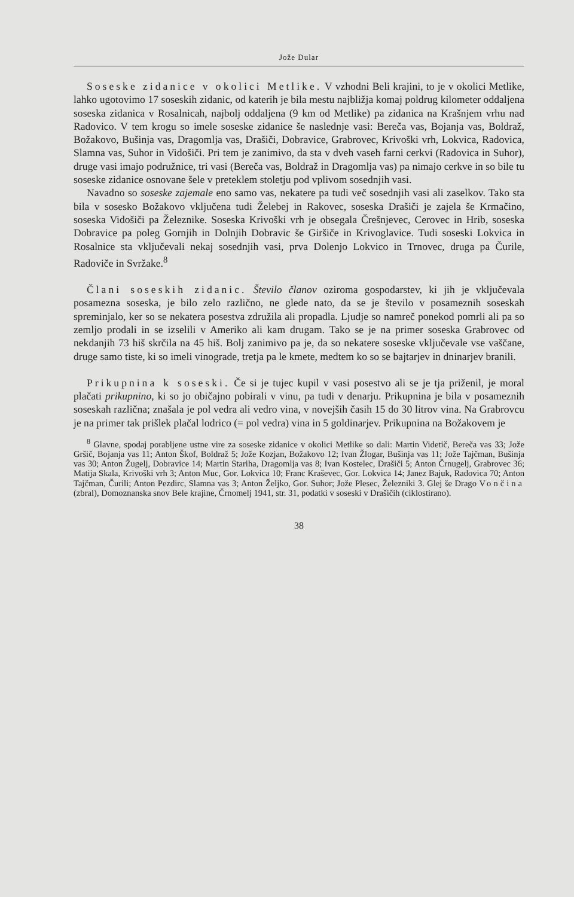Jože Dular
Soseske zidanice v okolici Metlike. V vzhodni Beli krajini, to je v okolici Metlike, lahko ugotovimo 17 soseskih zidanic, od katerih je bila mestu najbližja komaj poldrug kilometer oddaljena soseska zidanica v Rosalnicah, najbolj oddaljena (9 km od Metlike) pa zidanica na Krašnjem vrhu nad Radovico. V tem krogu so imele soseske zidanice še naslednje vasi: Bereča vas, Bojanja vas, Boldraž, Božakovo, Bušinja vas, Dragomlja vas, Drašiči, Dobravice, Grabrovec, Krivoški vrh, Lokvica, Radovica, Slamna vas, Suhor in Vidošiči. Pri tem je zanimivo, da sta v dveh vaseh farni cerkvi (Radovica in Suhor), druge vasi imajo podružnice, tri vasi (Bereča vas, Boldraž in Dragomlja vas) pa nimajo cerkve in so bile tu soseske zidanice osnovane šele v preteklem stoletju pod vplivom sosednjih vasi.
Navadno so soseske zajemale eno samo vas, nekatere pa tudi več sosednjih vasi ali zaselkov. Tako sta bila v sosesko Božakovo vključena tudi Želebej in Rakovec, soseska Drašiči je zajela še Krmačino, soseska Vidošiči pa Železnike. Soseska Krivoški vrh je obsegala Črešnjevec, Cerovec in Hrib, soseska Dobravice pa poleg Gornjih in Dolnjih Dobravic še Giršiče in Krivoglavice. Tudi soseski Lokvica in Rosalnice sta vključevali nekaj sosednjih vasi, prva Dolenjo Lokvico in Trnovec, druga pa Čurile, Radoviče in Svržake.<sup>8</sup>
Člani soseskih zidanic. Število članov oziroma gospodarstev, ki jih je vključevala posamezna soseska, je bilo zelo različno, ne glede nato, da se je število v posameznih soseskah spreminjalo, ker so se nekatera posestva združila ali propadla. Ljudje so namreč ponekod pomrli ali pa so zemljo prodali in se izselili v Ameriko ali kam drugam. Tako se je na primer soseska Grabrovec od nekdanjih 73 hiš skrčila na 45 hiš. Bolj zanimivo pa je, da so nekatere soseske vključevale vse vaščane, druge samo tiste, ki so imeli vinograde, tretja pa le kmete, medtem ko so se bajtarjev in dninarjev branili.
Prikupnina k soseski. Če si je tujec kupil v vasi posestvo ali se je tja priženil, je moral plačati prikupnino, ki so jo običajno pobirali v vinu, pa tudi v denarju. Prikupnina je bila v posameznih soseskah različna; znašala je pol vedra ali vedro vina, v novejših časih 15 do 30 litrov vina. Na Grabrovcu je na primer tak prišlek plačal lodrico (= pol vedra) vina in 5 goldinarjev. Prikupnina na Božakovem je
<sup>8</sup> Glavne, spodaj porabljene ustne vire za soseske zidanice v okolici Metlike so dali: Martin Videtič, Bereča vas 33; Jože Gršič, Bojanja vas 11; Anton Škof, Boldraž 5; Jože Kozjan, Božakovo 12; Ivan Žlogar, Bušinja vas 11; Jože Tajčman, Bušinja vas 30; Anton Žugelj, Dobravice 14; Martin Stariha, Dragomlja vas 8; Ivan Kostelec, Drašiči 5; Anton Črnugelj, Grabrovec 36; Matija Skala, Krivoški vrh 3; Anton Muc, Gor. Lokvica 10; Franc Kraševec, Gor. Lokvica 14; Janez Bajuk, Radovica 70; Anton Tajčman, Čurili; Anton Pezdirc, Slamna vas 3; Anton Željko, Gor. Suhor; Jože Plesec, Železniki 3. Glej še Drago Vončina (zbral), Domoznanska snov Bele krajine, Črnomelj 1941, str. 31, podatki v soseski v Drašičih (ciklostirano).
38